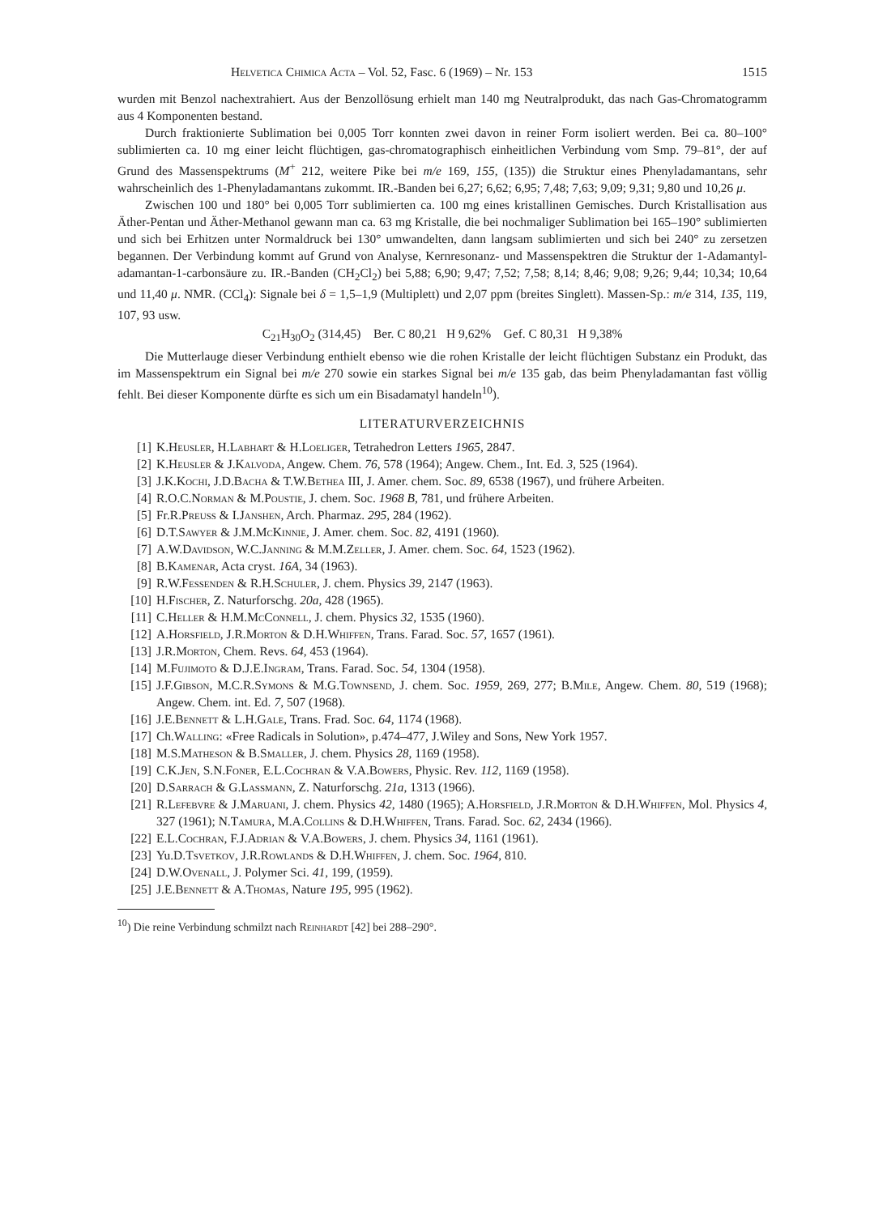Helvetica Chimica Acta – Vol. 52, Fasc. 6 (1969) – Nr. 153 1515
wurden mit Benzol nachextrahiert. Aus der Benzollösung erhielt man 140 mg Neutralprodukt, das nach Gas-Chromatogramm aus 4 Komponenten bestand.
Durch fraktionierte Sublimation bei 0,005 Torr konnten zwei davon in reiner Form isoliert werden. Bei ca. 80–100° sublimierten ca. 10 mg einer leicht flüchtigen, gas-chromatographisch einheitlichen Verbindung vom Smp. 79–81°, der auf Grund des Massenspektrums (M<sup>+</sup> 212, weitere Pike bei m/e 169, 155, (135)) die Struktur eines Phenyladamantans, sehr wahrscheinlich des 1-Phenyladamantans zukommt. IR.-Banden bei 6,27; 6,62; 6,95; 7,48; 7,63; 9,09; 9,31; 9,80 und 10,26 μ.
Zwischen 100 und 180° bei 0,005 Torr sublimierten ca. 100 mg eines kristallinen Gemisches. Durch Kristallisation aus Äther-Pentan und Äther-Methanol gewann man ca. 63 mg Kristalle, die bei nochmaliger Sublimation bei 165–190° sublimierten und sich bei Erhitzen unter Normaldruck bei 130° umwandelten, dann langsam sublimierten und sich bei 240° zu zersetzen begannen. Der Verbindung kommt auf Grund von Analyse, Kernresonanz- und Massenspektren die Struktur der 1-Adamantyl-adamantan-1-carbonsäure zu. IR.-Banden (CH<sub>2</sub>Cl<sub>2</sub>) bei 5,88; 6,90; 9,47; 7,52; 7,58; 8,14; 8,46; 9,08; 9,26; 9,44; 10,34; 10,64 und 11,40 μ. NMR. (CCl<sub>4</sub>): Signale bei δ = 1,5–1,9 (Multiplett) und 2,07 ppm (breites Singlett). Massen-Sp.: m/e 314, 135, 119, 107, 93 usw.
C<sub>21</sub>H<sub>30</sub>O<sub>2</sub> (314,45) Ber. C 80,21 H 9,62% Gef. C 80,31 H 9,38%
Die Mutterlauge dieser Verbindung enthielt ebenso wie die rohen Kristalle der leicht flüchtigen Substanz ein Produkt, das im Massenspektrum ein Signal bei m/e 270 sowie ein starkes Signal bei m/e 135 gab, das beim Phenyladamantan fast völlig fehlt. Bei dieser Komponente dürfte es sich um ein Bisadamatyl handeln<sup>10</sup>).
LITERATURVERZEICHNIS
[1] K.Heusler, H.Labhart & H.Loeliger, Tetrahedron Letters 1965, 2847.
[2] K.Heusler & J.Kalvoda, Angew. Chem. 76, 578 (1964); Angew. Chem., Int. Ed. 3, 525 (1964).
[3] J.K.Kochi, J.D.Bacha & T.W.Bethea III, J. Amer. chem. Soc. 89, 6538 (1967), und frühere Arbeiten.
[4] R.O.C.Norman & M.Poustie, J. chem. Soc. 1968 B, 781, und frühere Arbeiten.
[5] Fr.R.Preuss & I.Janshen, Arch. Pharmaz. 295, 284 (1962).
[6] D.T.Sawyer & J.M.McKinnie, J. Amer. chem. Soc. 82, 4191 (1960).
[7] A.W.Davidson, W.C.Janning & M.M.Zeller, J. Amer. chem. Soc. 64, 1523 (1962).
[8] B.Kamenar, Acta cryst. 16A, 34 (1963).
[9] R.W.Fessenden & R.H.Schuler, J. chem. Physics 39, 2147 (1963).
[10] H.Fischer, Z. Naturforschg. 20a, 428 (1965).
[11] C.Heller & H.M.McConnell, J. chem. Physics 32, 1535 (1960).
[12] A.Horsfield, J.R.Morton & D.H.Whiffen, Trans. Farad. Soc. 57, 1657 (1961).
[13] J.R.Morton, Chem. Revs. 64, 453 (1964).
[14] M.Fujimoto & D.J.E.Ingram, Trans. Farad. Soc. 54, 1304 (1958).
[15] J.F.Gibson, M.C.R.Symons & M.G.Townsend, J. chem. Soc. 1959, 269, 277; B.Mile, Angew. Chem. 80, 519 (1968); Angew. Chem. int. Ed. 7, 507 (1968).
[16] J.E.Bennett & L.H.Gale, Trans. Frad. Soc. 64, 1174 (1968).
[17] Ch.Walling: «Free Radicals in Solution», p.474–477, J.Wiley and Sons, New York 1957.
[18] M.S.Matheson & B.Smaller, J. chem. Physics 28, 1169 (1958).
[19] C.K.Jen, S.N.Foner, E.L.Cochran & V.A.Bowers, Physic. Rev. 112, 1169 (1958).
[20] D.Sarrach & G.Lassmann, Z. Naturforschg. 21a, 1313 (1966).
[21] R.Lefebvre & J.Maruani, J. chem. Physics 42, 1480 (1965); A.Horsfield, J.R.Morton & D.H.Whiffen, Mol. Physics 4, 327 (1961); N.Tamura, M.A.Collins & D.H.Whiffen, Trans. Farad. Soc. 62, 2434 (1966).
[22] E.L.Cochran, F.J.Adrian & V.A.Bowers, J. chem. Physics 34, 1161 (1961).
[23] Yu.D.Tsvetkov, J.R.Rowlands & D.H.Whiffen, J. chem. Soc. 1964, 810.
[24] D.W.Ovenall, J. Polymer Sci. 41, 199, (1959).
[25] J.E.Bennett & A.Thomas, Nature 195, 995 (1962).
<sup>10</sup>) Die reine Verbindung schmilzt nach Reinhardt [42] bei 288–290°.